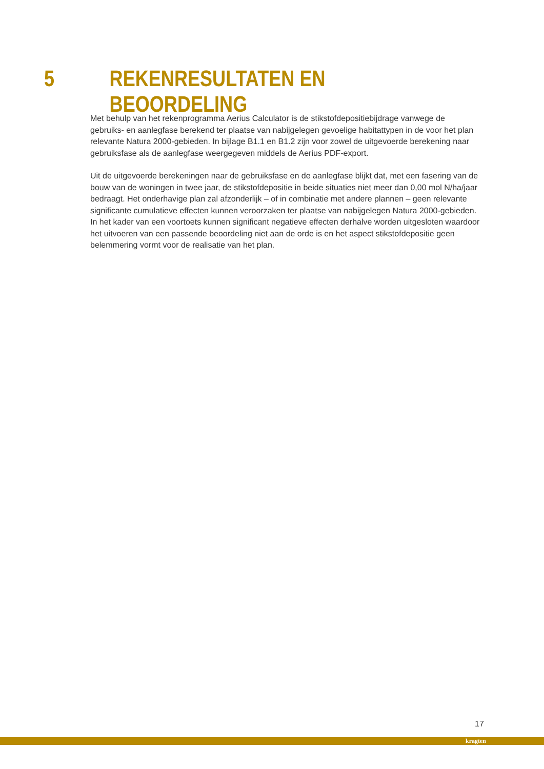5 REKENRESULTATEN EN BEOORDELING
Met behulp van het rekenprogramma Aerius Calculator is de stikstofdepositiebijdrage vanwege de gebruiks- en aanlegfase berekend ter plaatse van nabijgelegen gevoelige habitattypen in de voor het plan relevante Natura 2000-gebieden. In bijlage B1.1 en B1.2 zijn voor zowel de uitgevoerde berekening naar gebruiksfase als de aanlegfase weergegeven middels de Aerius PDF-export.
Uit de uitgevoerde berekeningen naar de gebruiksfase en de aanlegfase blijkt dat, met een fasering van de bouw van de woningen in twee jaar, de stikstofdepositie in beide situaties niet meer dan 0,00 mol N/ha/jaar bedraagt. Het onderhavige plan zal afzonderlijk – of in combinatie met andere plannen – geen relevante significante cumulatieve effecten kunnen veroorzaken ter plaatse van nabijgelegen Natura 2000-gebieden. In het kader van een voortoets kunnen significant negatieve effecten derhalve worden uitgesloten waardoor het uitvoeren van een passende beoordeling niet aan de orde is en het aspect stikstofdepositie geen belemmering vormt voor de realisatie van het plan.
17
kragten